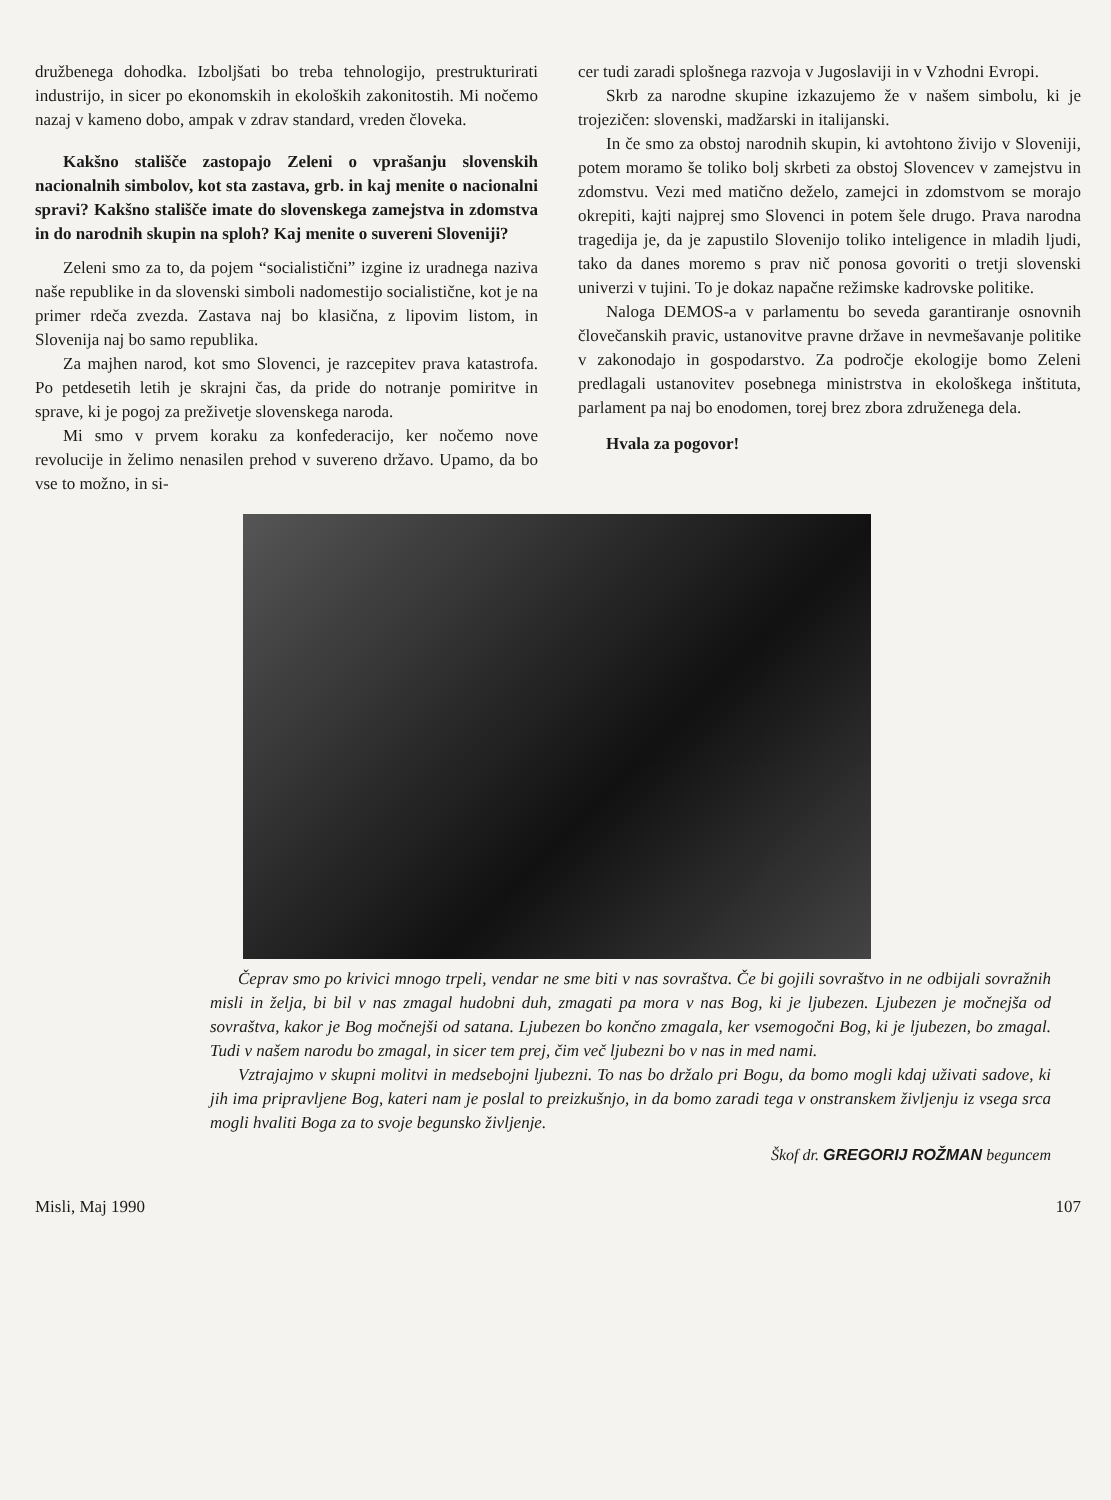družbenega dohodka. Izboljšati bo treba tehnologijo, prestrukturirati industrijo, in sicer po ekonomskih in ekoloških zakonitostih. Mi nočemo nazaj v kameno dobo, ampak v zdrav standard, vreden človeka.
Kakšno stališče zastopajo Zeleni o vprašanju slovenskih nacionalnih simbolov, kot sta zastava, grb. in kaj menite o nacionalni spravi? Kakšno stališče imate do slovenskega zamejstva in zdomstva in do narodnih skupin na sploh? Kaj menite o suvereni Sloveniji?
Zeleni smo za to, da pojem “socialistični” izgine iz uradnega naziva naše republike in da slovenski simboli nadomestijo socialistične, kot je na primer rdeča zvezda. Zastava naj bo klasična, z lipovim listom, in Slovenija naj bo samo republika.
Za majhen narod, kot smo Slovenci, je razcepitev prava katastrofa. Po petdesetih letih je skrajni čas, da pride do notranje pomiritve in sprave, ki je pogoj za preživetje slovenskega naroda.
Mi smo v prvem koraku za konfederacijo, ker nočemo nove revolucije in želimo nenasilen prehod v suvereno državo. Upamo, da bo vse to možno, in si-
cer tudi zaradi splošnega razvoja v Jugoslaviji in v Vzhodni Evropi.
Skrb za narodne skupine izkazujemo že v našem simbolu, ki je trojezičen: slovenski, madžarski in italijanski.
In če smo za obstoj narodnih skupin, ki avtohtono živijo v Sloveniji, potem moramo še toliko bolj skrbeti za obstoj Slovencev v zamejstvu in zdomstvu. Vezi med matično deželo, zamejci in zdomstvom se morajo okrepiti, kajti najprej smo Slovenci in potem šele drugo. Prava narodna tragedija je, da je zapustilo Slovenijo toliko inteligence in mladih ljudi, tako da danes moremo s prav nič ponosa govoriti o tretji slovenski univerzi v tujini. To je dokaz napačne režimske kadrovske politike.
Naloga DEMOS-a v parlamentu bo seveda garantiranje osnovnih človečanskih pravic, ustanovitve pravne države in nevmešavanje politike v zakonodajo in gospodarstvo. Za področje ekologije bomo Zeleni predlagali ustanovitev posebnega ministrstva in ekološkega inštituta, parlament pa naj bo enodomen, torej brez zbora združenega dela.
Hvala za pogovor!
Čeprav smo po krivici mnogo trpeli, vendar ne sme biti v nas sovraštva. Če bi gojili sovraštvo in ne odbijali sovražnih misli in želja, bi bil v nas zmagal hudobni duh, zmagati pa mora v nas Bog, ki je ljubezen. Ljubezen je močnejša od sovraštva, kakor je Bog močnejši od satana. Ljubezen bo končno zmagala, ker vsemogočni Bog, ki je ljubezen, bo zmagal. Tudi v našem narodu bo zmagal, in sicer tem prej, čim več ljubezni bo v nas in med nami.
Vztrajajmo v skupni molitvi in medsebojni ljubezni. To nas bo držalo pri Bogu, da bomo mogli kdaj uživati sadove, ki jih ima pripravljene Bog, kateri nam je poslal to preizkušnjo, in da bomo zaradi tega v onstranskem življenju iz vsega srca mogli hvaliti Boga za to svoje begunsko življenje.
Škof dr. GREGORIJ ROŽMAN beguncem
Misli, Maj 1990 107